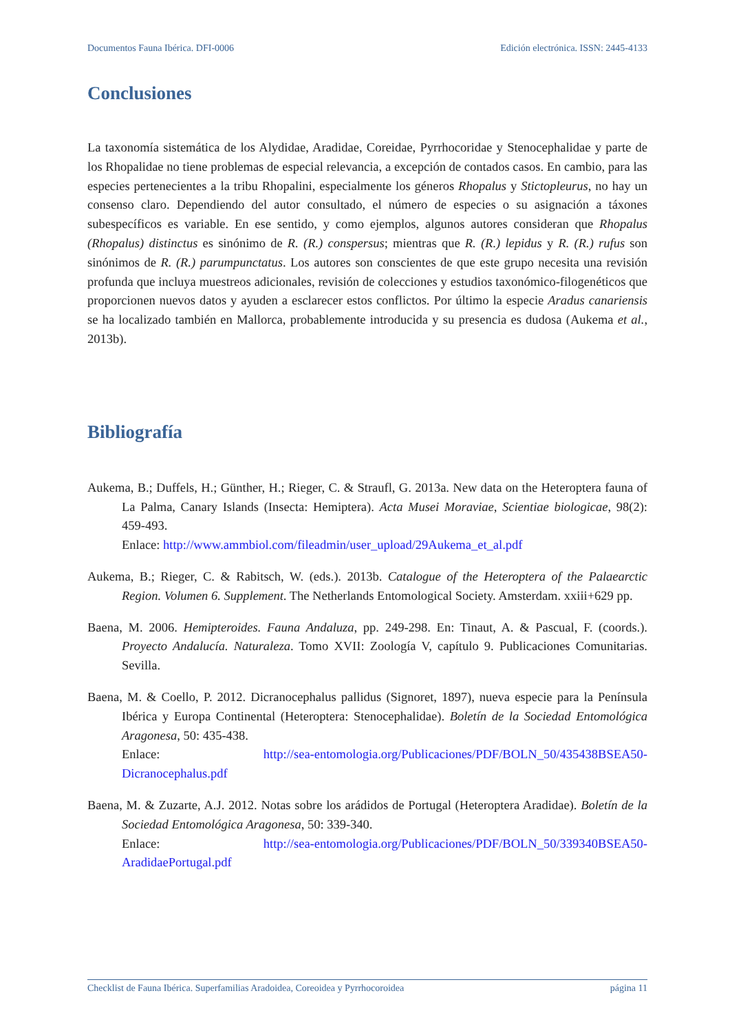Documentos Fauna Ibérica. DFI-0006 Edición electrónica. ISSN: 2445-4133
Conclusiones
La taxonomía sistemática de los Alydidae, Aradidae, Coreidae, Pyrrhocoridae y Stenocephalidae y parte de los Rhopalidae no tiene problemas de especial relevancia, a excepción de contados casos. En cambio, para las especies pertenecientes a la tribu Rhopalini, especialmente los géneros Rhopalus y Stictopleurus, no hay un consenso claro. Dependiendo del autor consultado, el número de especies o su asignación a táxones subespecíficos es variable. En ese sentido, y como ejemplos, algunos autores consideran que Rhopalus (Rhopalus) distinctus es sinónimo de R. (R.) conspersus; mientras que R. (R.) lepidus y R. (R.) rufus son sinónimos de R. (R.) parumpunctatus. Los autores son conscientes de que este grupo necesita una revisión profunda que incluya muestreos adicionales, revisión de colecciones y estudios taxonómico-filogenéticos que proporcionen nuevos datos y ayuden a esclarecer estos conflictos. Por último la especie Aradus canariensis se ha localizado también en Mallorca, probablemente introducida y su presencia es dudosa (Aukema et al., 2013b).
Bibliografía
Aukema, B.; Duffels, H.; Günther, H.; Rieger, C. & Straufl, G. 2013a. New data on the Heteroptera fauna of La Palma, Canary Islands (Insecta: Hemiptera). Acta Musei Moraviae, Scientiae biologicae, 98(2): 459-493.
Enlace: http://www.ammbiol.com/fileadmin/user_upload/29Aukema_et_al.pdf
Aukema, B.; Rieger, C. & Rabitsch, W. (eds.). 2013b. Catalogue of the Heteroptera of the Palaearctic Region. Volumen 6. Supplement. The Netherlands Entomological Society. Amsterdam. xxiii+629 pp.
Baena, M. 2006. Hemipteroides. Fauna Andaluza, pp. 249-298. En: Tinaut, A. & Pascual, F. (coords.). Proyecto Andalucía. Naturaleza. Tomo XVII: Zoología V, capítulo 9. Publicaciones Comunitarias. Sevilla.
Baena, M. & Coello, P. 2012. Dicranocephalus pallidus (Signoret, 1897), nueva especie para la Península Ibérica y Europa Continental (Heteroptera: Stenocephalidae). Boletín de la Sociedad Entomológica Aragonesa, 50: 435-438.
Enlace: http://sea-entomologia.org/Publicaciones/PDF/BOLN_50/435438BSEA50-Dicranocephalus.pdf
Baena, M. & Zuzarte, A.J. 2012. Notas sobre los arádidos de Portugal (Heteroptera Aradidae). Boletín de la Sociedad Entomológica Aragonesa, 50: 339-340.
Enlace: http://sea-entomologia.org/Publicaciones/PDF/BOLN_50/339340BSEA50-AradidaePortugal.pdf
Checklist de Fauna Ibérica. Superfamilias Aradoidea, Coreoidea y Pyrrhocoroidea página 11